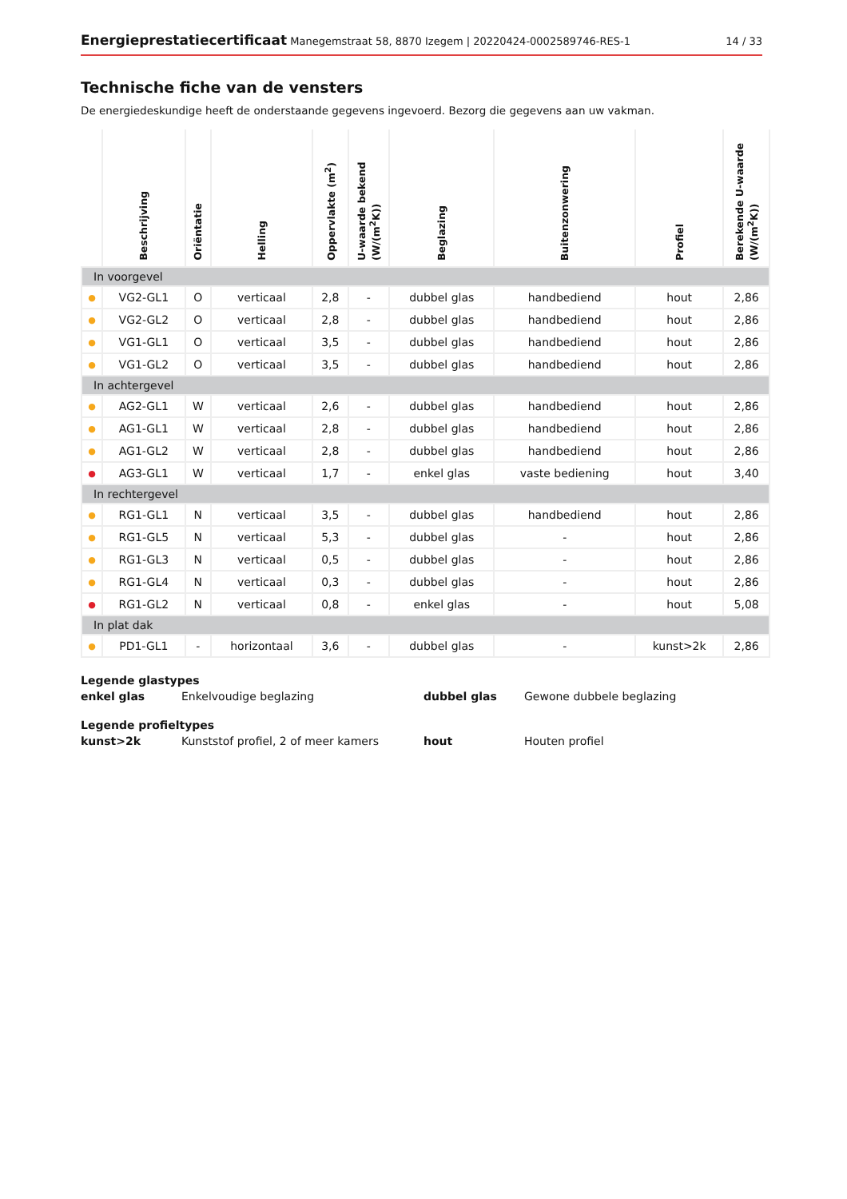Energieprestatiecertificaat Manegemstraat 58, 8870 Izegem | 20220424-0002589746-RES-1
14 / 33
Technische fiche van de vensters
De energiedeskundige heeft de onderstaande gegevens ingevoerd. Bezorg die gegevens aan uw vakman.
| | Beschrijving | Oriëntatie | Helling | Oppervlakte (m<sup>2</sup>) | U-waarde bekend (W/(m<sup>2</sup>K)) | Beglazing | Buitenzonwering | Profiel | Berekende U-waarde (W/(m<sup>2</sup>K)) |
| --- | --- | --- | --- | --- | --- | --- | --- | --- | --- |
| In voorgevel | | | | | | | | | |
| ● | VG2-GL1 | O | verticaal | 2,8 | - | dubbel glas | handbediend | hout | 2,86 |
| ● | VG2-GL2 | O | verticaal | 2,8 | - | dubbel glas | handbediend | hout | 2,86 |
| ● | VG1-GL1 | O | verticaal | 3,5 | - | dubbel glas | handbediend | hout | 2,86 |
| ● | VG1-GL2 | O | verticaal | 3,5 | - | dubbel glas | handbediend | hout | 2,86 |
| In achtergevel | | | | | | | | | |
| ● | AG2-GL1 | W | verticaal | 2,6 | - | dubbel glas | handbediend | hout | 2,86 |
| ● | AG1-GL1 | W | verticaal | 2,8 | - | dubbel glas | handbediend | hout | 2,86 |
| ● | AG1-GL2 | W | verticaal | 2,8 | - | dubbel glas | handbediend | hout | 2,86 |
| ● | AG3-GL1 | W | verticaal | 1,7 | - | enkel glas | vaste bediening | hout | 3,40 |
| In rechtergevel | | | | | | | | | |
| ● | RG1-GL1 | N | verticaal | 3,5 | - | dubbel glas | handbediend | hout | 2,86 |
| ● | RG1-GL5 | N | verticaal | 5,3 | - | dubbel glas | - | hout | 2,86 |
| ● | RG1-GL3 | N | verticaal | 0,5 | - | dubbel glas | - | hout | 2,86 |
| ● | RG1-GL4 | N | verticaal | 0,3 | - | dubbel glas | - | hout | 2,86 |
| ● | RG1-GL2 | N | verticaal | 0,8 | - | enkel glas | - | hout | 5,08 |
| In plat dak | | | | | | | | | |
| ● | PD1-GL1 | - | horizontaal | 3,6 | - | dubbel glas | - | kunst>2k | 2,86 |
Legende glastypes
enkel glas Enkelvoudige beglazing dubbel glas Gewone dubbele beglazing
Legende profieltypes
kunst>2k Kunststof profiel, 2 of meer kamers hout Houten profiel